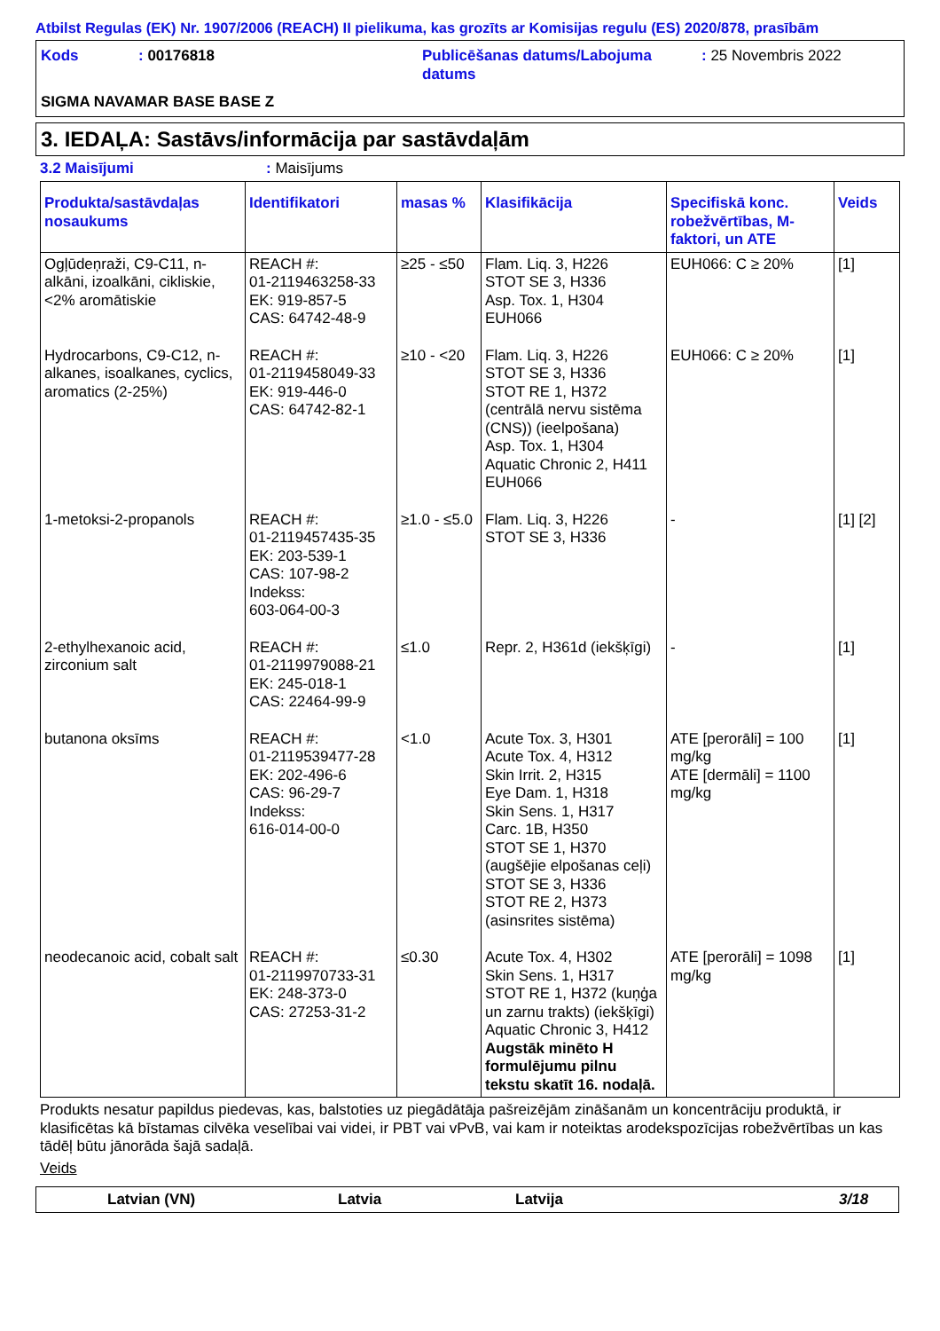Atbilst Regulas (EK) Nr. 1907/2006 (REACH) II pielikuma, kas grozīts ar Komisijas regulu (ES) 2020/878, prasībām
Kods
: 00176818
Publicēšanas datums/Labojuma datums
: 25 Novembris 2022
SIGMA NAVAMAR BASE BASE Z
3. IEDAĻA: Sastāvs/informācija par sastāvdaļām
3.2 Maisījumi : Maisījums
| Produkta/sastāvdaļas nosaukums | Identifikatori | masas % | Klasifikācija | Specifiskā konc. robežvērtības, M-faktori, un ATE | Veids |
| --- | --- | --- | --- | --- | --- |
| Ogļūdeņraži, C9-C11, n-alkāni, izoalkāni, cikliskie, <2% aromātiskie | REACH #: 01-2119463258-33 EK: 919-857-5 CAS: 64742-48-9 | ≥25 - ≤50 | Flam. Liq. 3, H226 STOT SE 3, H336 Asp. Tox. 1, H304 EUH066 | EUH066: C ≥ 20% | [1] |
| Hydrocarbons, C9-C12, n-alkanes, isoalkanes, cyclics, aromatics (2-25%) | REACH #: 01-2119458049-33 EK: 919-446-0 CAS: 64742-82-1 | ≥10 - <20 | Flam. Liq. 3, H226 STOT SE 3, H336 STOT RE 1, H372 (centrālā nervu sistēma (CNS)) (ieelpošana) Asp. Tox. 1, H304 Aquatic Chronic 2, H411 EUH066 | EUH066: C ≥ 20% | [1] |
| 1-metoksi-2-propanols | REACH #: 01-2119457435-35 EK: 203-539-1 CAS: 107-98-2 Indekss: 603-064-00-3 | ≥1.0 - ≤5.0 | Flam. Liq. 3, H226 STOT SE 3, H336 | - | [1] [2] |
| 2-ethylhexanoic acid, zirconium salt | REACH #: 01-2119979088-21 EK: 245-018-1 CAS: 22464-99-9 | ≤1.0 | Repr. 2, H361d (iekšķīgi) | - | [1] |
| butanona oksīms | REACH #: 01-2119539477-28 EK: 202-496-6 CAS: 96-29-7 Indekss: 616-014-00-0 | <1.0 | Acute Tox. 3, H301 Acute Tox. 4, H312 Skin Irrit. 2, H315 Eye Dam. 1, H318 Skin Sens. 1, H317 Carc. 1B, H350 STOT SE 1, H370 (augšējie elpošanas ceļi) STOT SE 3, H336 STOT RE 2, H373 (asinsrites sistēma) | ATE [perorāli] = 100 mg/kg ATE [dermāli] = 1100 mg/kg | [1] |
| neodecanoic acid, cobalt salt | REACH #: 01-2119970733-31 EK: 248-373-0 CAS: 27253-31-2 | ≤0.30 | Acute Tox. 4, H302 Skin Sens. 1, H317 STOT RE 1, H372 (kuņģa un zarnu trakts) (iekšķīgi) Aquatic Chronic 3, H412 Augstāk minēto H formulējumu pilnu tekstu skatīt 16. nodaļā. | ATE [perorāli] = 1098 mg/kg | [1] |
Produkts nesatur papildus piedevas, kas, balstoties uz piegādātāja pašreizējām zināšanām un koncentrāciju produktā, ir klasificētas kā bīstamas cilvēka veselībai vai videi, ir PBT vai vPvB, vai kam ir noteiktas arodekspozīcijas robežvērtības un kas tādēļ būtu jānorāda šajā sadaļā.
Veids
Latvian (VN) Latvia Latvija 3/18